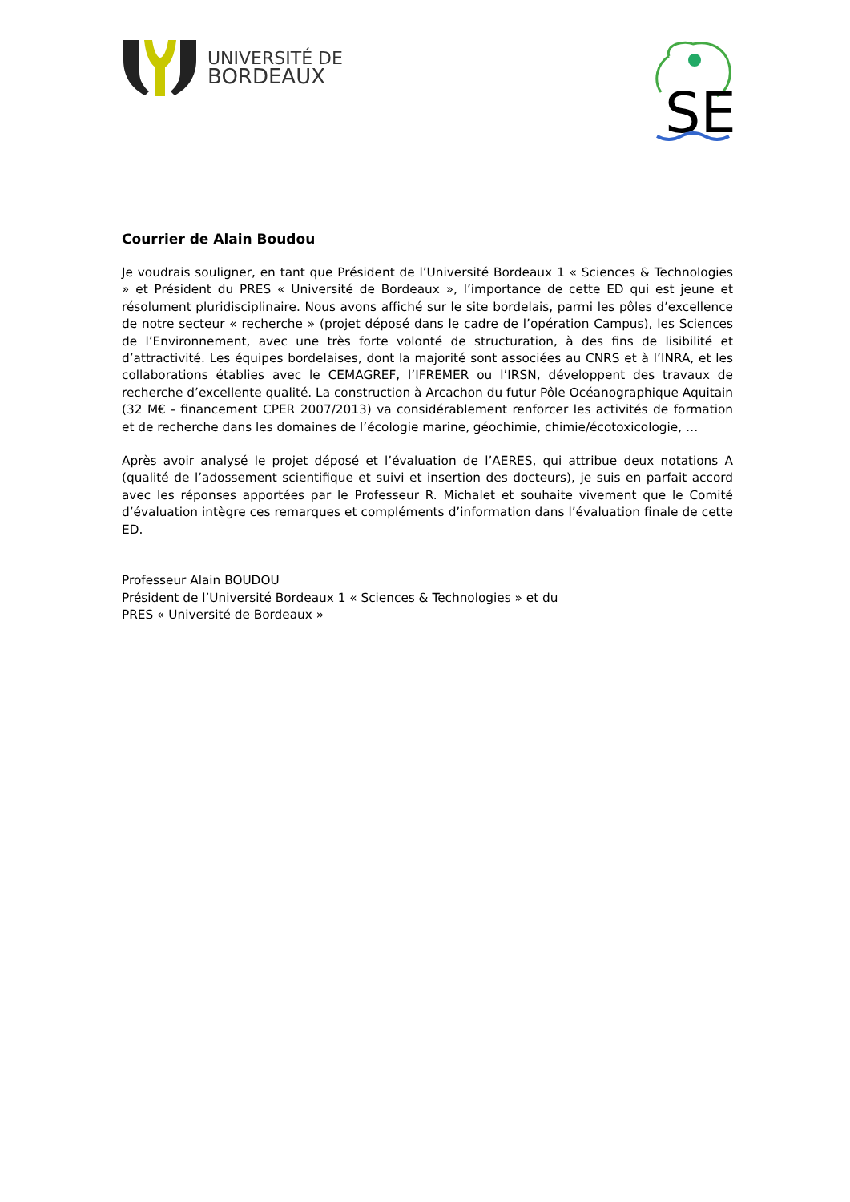UNIVERSITÉ DE
BORDEAUX
SE
Courrier de Alain Boudou
Je voudrais souligner, en tant que Président de l’Université Bordeaux 1 « Sciences & Technologies » et Président du PRES « Université de Bordeaux », l’importance de cette ED qui est jeune et résolument pluridisciplinaire. Nous avons affiché sur le site bordelais, parmi les pôles d’excellence de notre secteur « recherche » (projet déposé dans le cadre de l’opération Campus), les Sciences de l’Environnement, avec une très forte volonté de structuration, à des fins de lisibilité et d’attractivité. Les équipes bordelaises, dont la majorité sont associées au CNRS et à l’INRA, et les collaborations établies avec le CEMAGREF, l’IFREMER ou l’IRSN, développent des travaux de recherche d’excellente qualité. La construction à Arcachon du futur Pôle Océanographique Aquitain (32 M€ - financement CPER 2007/2013) va considérablement renforcer les activités de formation et de recherche dans les domaines de l’écologie marine, géochimie, chimie/écotoxicologie, …
Après avoir analysé le projet déposé et l’évaluation de l’AERES, qui attribue deux notations A (qualité de l’adossement scientifique et suivi et insertion des docteurs), je suis en parfait accord avec les réponses apportées par le Professeur R. Michalet et souhaite vivement que le Comité d’évaluation intègre ces remarques et compléments d’information dans l’évaluation finale de cette ED.
Professeur Alain BOUDOU
Président de l’Université Bordeaux 1 « Sciences & Technologies » et du
PRES « Université de Bordeaux »